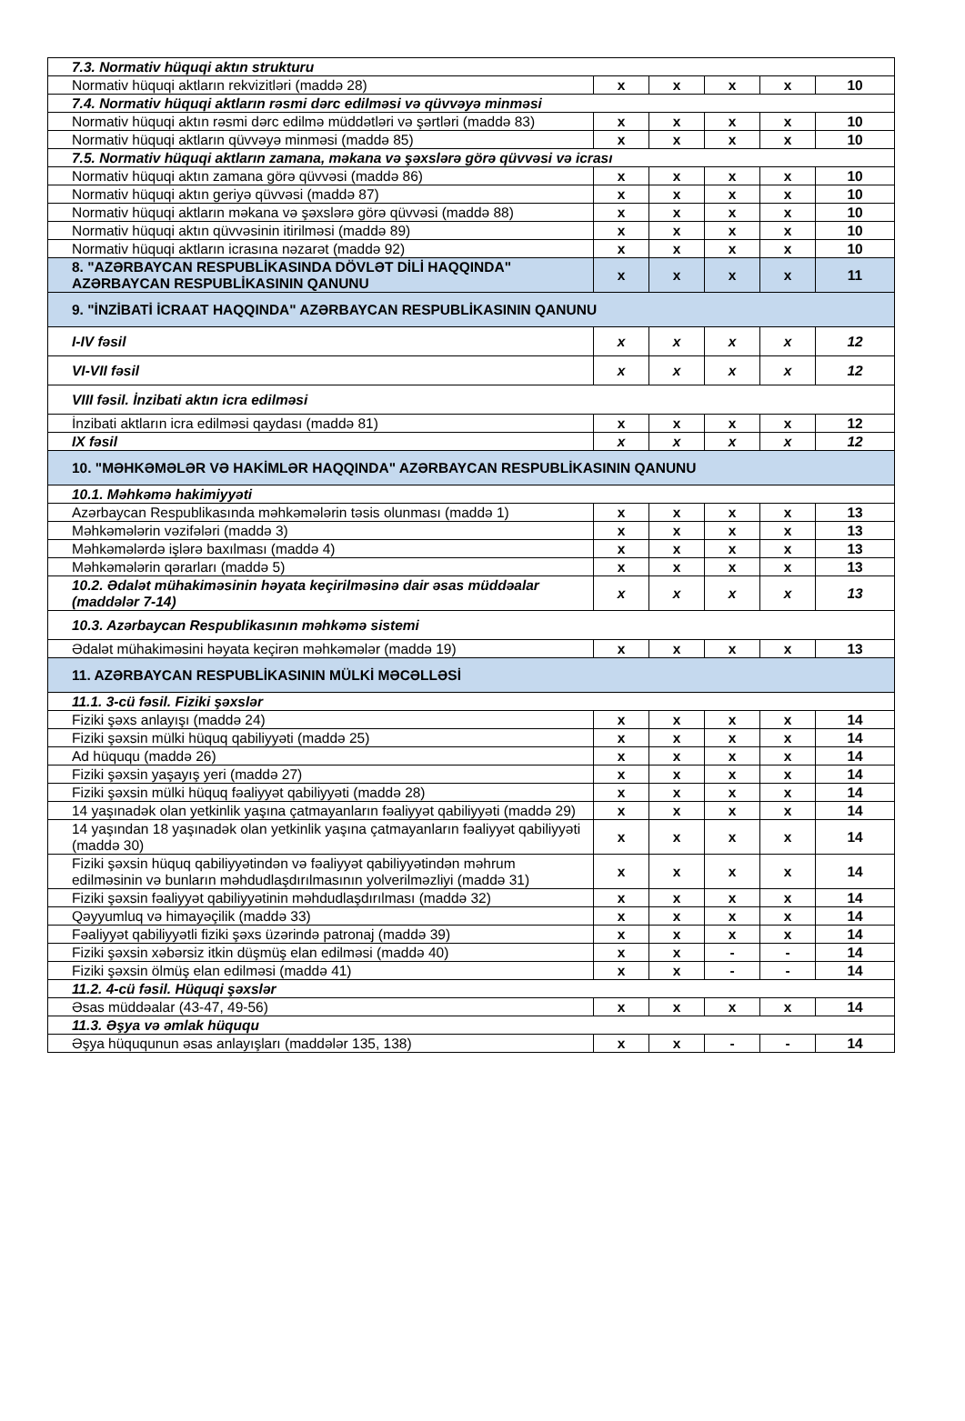| 7.3. Normativ hüquqi aktın strukturu | | | | | |
| Normativ hüquqi aktların rekvizitləri (maddə 28) | x | x | x | x | 10 |
| 7.4. Normativ hüquqi aktların rəsmi dərc edilməsi və qüvvəyə minməsi | | | | | |
| Normativ hüquqi aktın rəsmi dərc edilmə müddətləri və şərtləri (maddə 83) | x | x | x | x | 10 |
| Normativ hüquqi aktların qüvvəyə minməsi (maddə 85) | x | x | x | x | 10 |
| 7.5. Normativ hüquqi aktların zamana, məkana və şəxslərə görə qüvvəsi və icrası | | | | | |
| Normativ hüquqi aktın zamana görə qüvvəsi (maddə 86) | x | x | x | x | 10 |
| Normativ hüquqi aktın geriyə qüvvəsi (maddə 87) | x | x | x | x | 10 |
| Normativ hüquqi aktların məkana və şəxslərə görə qüvvəsi (maddə 88) | x | x | x | x | 10 |
| Normativ hüquqi aktın qüvvəsinin itirilməsi (maddə 89) | x | x | x | x | 10 |
| Normativ hüquqi aktların icrasına nəzarət (maddə 92) | x | x | x | x | 10 |
| 8. "AZƏRBAYCAN RESPUBLİKASINDA DÖVLƏT DİLİ HAQQINDA" AZƏRBAYCAN RESPUBLİKASININ QANUNU | x | x | x | x | 11 |
| 9. "İNZİBATİ İCRAAT HAQQINDA" AZƏRBAYCAN RESPUBLİKASININ QANUNU | | | | | |
| I-IV fəsil | x | x | x | x | 12 |
| VI-VII fəsil | x | x | x | x | 12 |
| VIII fəsil. İnzibati aktın icra edilməsi | | | | | |
| İnzibati aktların icra edilməsi qaydası (maddə 81) | x | x | x | x | 12 |
| IX fəsil | x | x | x | x | 12 |
| 10. "MƏHKƏMƏLƏR VƏ HAKİMLƏR HAQQINDA" AZƏRBAYCAN RESPUBLİKASININ QANUNU | | | | | |
| 10.1. Məhkəmə hakimiyyəti | | | | | |
| Azərbaycan Respublikasında məhkəmələrin təsis olunması (maddə 1) | x | x | x | x | 13 |
| Məhkəmələrin vəzifələri (maddə 3) | x | x | x | x | 13 |
| Məhkəmələrdə işlərə baxılması (maddə 4) | x | x | x | x | 13 |
| Məhkəmələrin qərarları (maddə 5) | x | x | x | x | 13 |
| 10.2. Ədalət mühakiməsinin həyata keçirilməsinə dair əsas müddəalar (maddələr 7-14) | x | x | x | x | 13 |
| 10.3. Azərbaycan Respublikasının məhkəmə sistemi | | | | | |
| Ədalət mühakiməsini həyata keçirən məhkəmələr (maddə 19) | x | x | x | x | 13 |
| 11. AZƏRBAYCAN RESPUBLİKASININ MÜLKİ MƏCƏLLƏSİ | | | | | |
| 11.1. 3-cü fəsil. Fiziki şəxslər | | | | | |
| Fiziki şəxs anlayışı (maddə 24) | x | x | x | x | 14 |
| Fiziki şəxsin mülki hüquq qabiliyyəti (maddə 25) | x | x | x | x | 14 |
| Ad hüququ (maddə 26) | x | x | x | x | 14 |
| Fiziki şəxsin yaşayış yeri (maddə 27) | x | x | x | x | 14 |
| Fiziki şəxsin mülki hüquq fəaliyyət qabiliyyəti (maddə 28) | x | x | x | x | 14 |
| 14 yaşınadək olan yetkinlik yaşına çatmayanların fəaliyyət qabiliyyəti (maddə 29) | x | x | x | x | 14 |
| 14 yaşından 18 yaşınadək olan yetkinlik yaşına çatmayanların fəaliyyət qabiliyyəti (maddə 30) | x | x | x | x | 14 |
| Fiziki şəxsin hüquq qabiliyyətindən və fəaliyyət qabiliyyətindən məhrum edilməsinin və bunların məhdudlaşdırılmasının yolverilməzliyi (maddə 31) | x | x | x | x | 14 |
| Fiziki şəxsin fəaliyyət qabiliyyətinin məhdudlaşdırılması (maddə 32) | x | x | x | x | 14 |
| Qəyyumluq və himayəçilik (maddə 33) | x | x | x | x | 14 |
| Fəaliyyət qabiliyyətli fiziki şəxs üzərində patronaj (maddə 39) | x | x | x | x | 14 |
| Fiziki şəxsin xəbərsiz itkin düşmüş elan edilməsi (maddə 40) | x | x | - | - | 14 |
| Fiziki şəxsin ölmüş elan edilməsi (maddə 41) | x | x | - | - | 14 |
| 11.2. 4-cü fəsil. Hüquqi şəxslər | | | | | |
| Əsas müddəalar (43-47, 49-56) | x | x | x | x | 14 |
| 11.3. Əşya və əmlak hüququ | | | | | |
| Əşya hüququnun əsas anlayışları (maddələr 135, 138) | x | x | - | - | 14 |